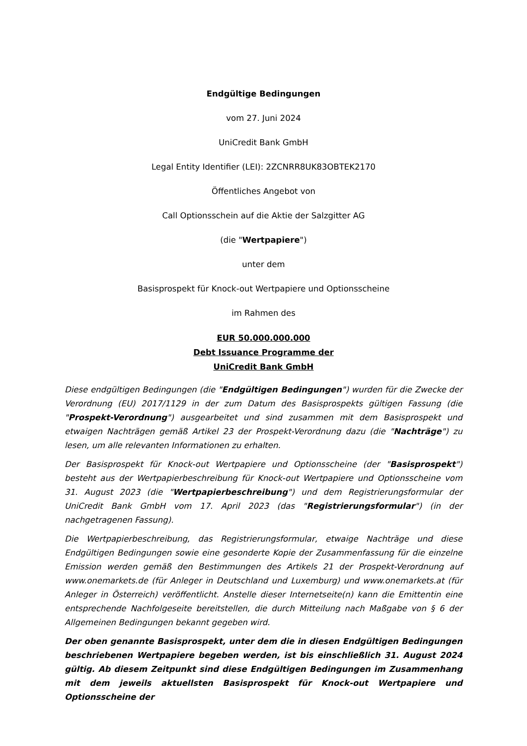Endgültige Bedingungen
vom 27. Juni 2024
UniCredit Bank GmbH
Legal Entity Identifier (LEI): 2ZCNRR8UK83OBTEK2170
Öffentliches Angebot von
Call Optionsschein auf die Aktie der Salzgitter AG
(die "Wertpapiere")
unter dem
Basisprospekt für Knock-out Wertpapiere und Optionsscheine
im Rahmen des
EUR 50.000.000.000
Debt Issuance Programme der
UniCredit Bank GmbH
Diese endgültigen Bedingungen (die "Endgültigen Bedingungen") wurden für die Zwecke der Verordnung (EU) 2017/1129 in der zum Datum des Basisprospekts gültigen Fassung (die "Prospekt-Verordnung") ausgearbeitet und sind zusammen mit dem Basisprospekt und etwaigen Nachträgen gemäß Artikel 23 der Prospekt-Verordnung dazu (die "Nachträge") zu lesen, um alle relevanten Informationen zu erhalten.
Der Basisprospekt für Knock-out Wertpapiere und Optionsscheine (der "Basisprospekt") besteht aus der Wertpapierbeschreibung für Knock-out Wertpapiere und Optionsscheine vom 31. August 2023 (die "Wertpapierbeschreibung") und dem Registrierungsformular der UniCredit Bank GmbH vom 17. April 2023 (das "Registrierungsformular") (in der nachgetragenen Fassung).
Die Wertpapierbeschreibung, das Registrierungsformular, etwaige Nachträge und diese Endgültigen Bedingungen sowie eine gesonderte Kopie der Zusammenfassung für die einzelne Emission werden gemäß den Bestimmungen des Artikels 21 der Prospekt-Verordnung auf www.onemarkets.de (für Anleger in Deutschland und Luxemburg) und www.onemarkets.at (für Anleger in Österreich) veröffentlicht. Anstelle dieser Internetseite(n) kann die Emittentin eine entsprechende Nachfolgeseite bereitstellen, die durch Mitteilung nach Maßgabe von § 6 der Allgemeinen Bedingungen bekannt gegeben wird.
Der oben genannte Basisprospekt, unter dem die in diesen Endgültigen Bedingungen beschriebenen Wertpapiere begeben werden, ist bis einschließlich 31. August 2024 gültig. Ab diesem Zeitpunkt sind diese Endgültigen Bedingungen im Zusammenhang mit dem jeweils aktuellsten Basisprospekt für Knock-out Wertpapiere und Optionsscheine der